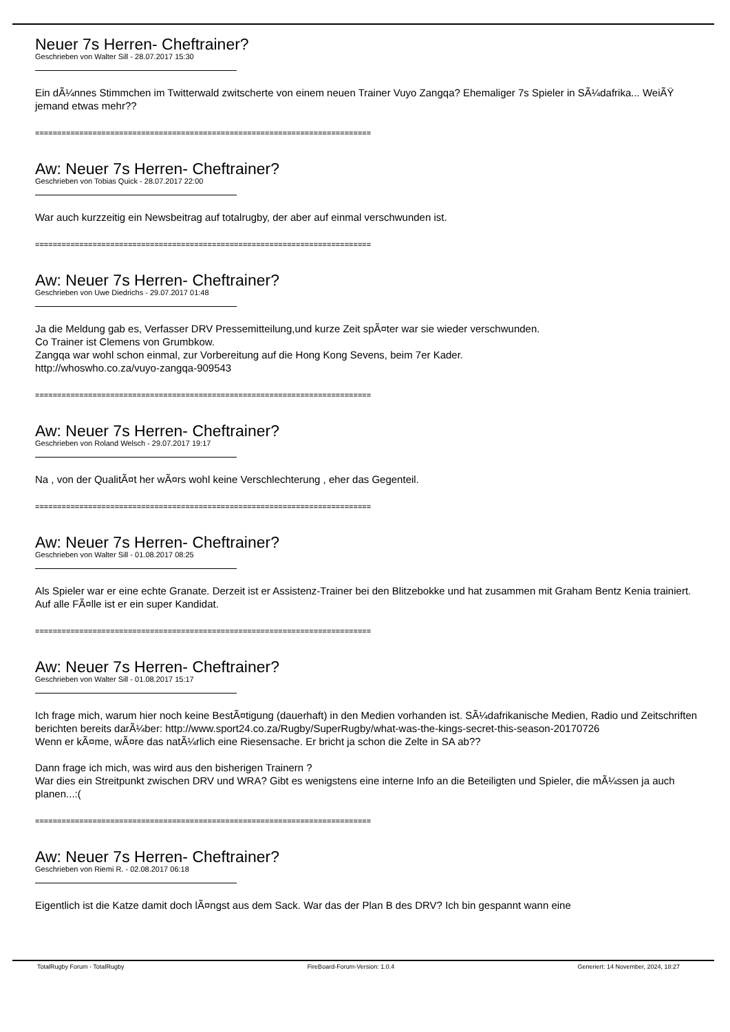Neuer 7s Herren- Cheftrainer?
Geschrieben von Walter Sill - 28.07.2017 15:30
Ein dÃ¼nnes Stimmchen im Twitterwald zwitscherte von einem neuen Trainer Vuyo Zangqa? Ehemaliger 7s Spieler in SÃ¼dafrika... WeiÃŸ jemand etwas mehr??
============================================================================
Aw: Neuer 7s Herren- Cheftrainer?
Geschrieben von Tobias Quick - 28.07.2017 22:00
War auch kurzzeitig ein Newsbeitrag auf totalrugby, der aber auf einmal verschwunden ist.
============================================================================
Aw: Neuer 7s Herren- Cheftrainer?
Geschrieben von Uwe Diedrichs - 29.07.2017 01:48
Ja die Meldung gab es, Verfasser DRV Pressemitteilung,und kurze Zeit spÃ¤ter war sie wieder verschwunden.
Co Trainer ist Clemens von Grumbkow.
Zangqa war wohl schon einmal, zur Vorbereitung auf die Hong Kong Sevens, beim 7er Kader.
http://whoswho.co.za/vuyo-zangqa-909543
============================================================================
Aw: Neuer 7s Herren- Cheftrainer?
Geschrieben von Roland Welsch - 29.07.2017 19:17
Na , von der QualitÃ¤t her wÃ¤rs wohl keine Verschlechterung , eher das Gegenteil.
============================================================================
Aw: Neuer 7s Herren- Cheftrainer?
Geschrieben von Walter Sill - 01.08.2017 08:25
Als Spieler war er eine echte Granate. Derzeit ist er Assistenz-Trainer bei den Blitzebokke und hat zusammen mit Graham Bentz Kenia trainiert. Auf alle FÃ¤lle ist er ein super Kandidat.
============================================================================
Aw: Neuer 7s Herren- Cheftrainer?
Geschrieben von Walter Sill - 01.08.2017 15:17
Ich frage mich, warum hier noch keine BestÃ¤tigung (dauerhaft) in den Medien vorhanden ist. SÃ¼dafrikanische Medien, Radio und Zeitschriften berichten bereits darÃ¼ber: http://www.sport24.co.za/Rugby/SuperRugby/what-was-the-kings-secret-this-season-20170726
Wenn er kÃ¤me, wÃ¤re das natÃ¼rlich eine Riesensache. Er bricht ja schon die Zelte in SA ab??
Dann frage ich mich, was wird aus den bisherigen Trainern ?
War dies ein Streitpunkt zwischen DRV und WRA? Gibt es wenigstens eine interne Info an die Beteiligten und Spieler, die mÃ¼ssen ja auch planen...:(
============================================================================
Aw: Neuer 7s Herren- Cheftrainer?
Geschrieben von Riemi R. - 02.08.2017 06:18
Eigentlich ist die Katze damit doch lÃ¤ngst aus dem Sack. War das der Plan B des DRV? Ich bin gespannt wann eine
TotalRugby Forum - TotalRugby FireBoard-Forum-Version: 1.0.4 Generiert: 14 November, 2024, 18:27